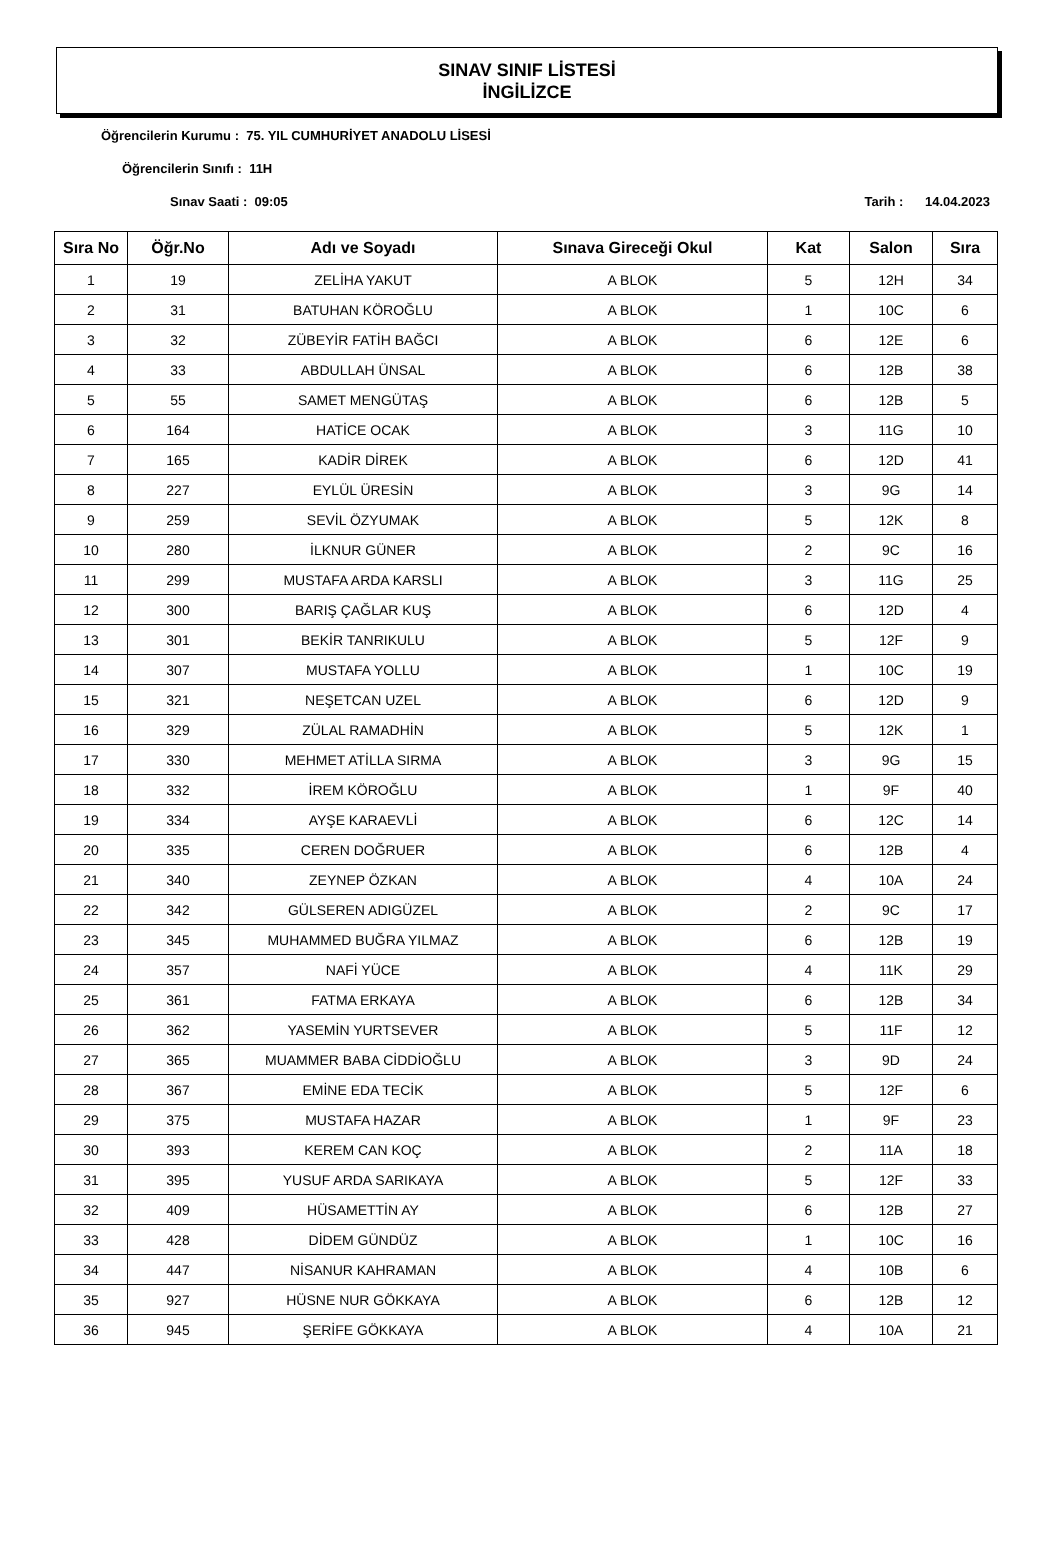SINAV SINIF LİSTESİ
İNGİLİZCE
Öğrencilerin Kurumu : 75. YIL CUMHURİYET ANADOLU LİSESİ
Öğrencilerin Sınıfı : 11H
Sınav Saati : 09:05 Tarih : 14.04.2023
| Sıra No | Öğr.No | Adı ve Soyadı | Sınava Gireceği Okul | Kat | Salon | Sıra |
| --- | --- | --- | --- | --- | --- | --- |
| 1 | 19 | ZELİHA YAKUT | A BLOK | 5 | 12H | 34 |
| 2 | 31 | BATUHAN KÖROĞLU | A BLOK | 1 | 10C | 6 |
| 3 | 32 | ZÜBEYİR FATİH BAĞCI | A BLOK | 6 | 12E | 6 |
| 4 | 33 | ABDULLAH ÜNSAL | A BLOK | 6 | 12B | 38 |
| 5 | 55 | SAMET MENGÜTAŞ | A BLOK | 6 | 12B | 5 |
| 6 | 164 | HATİCE OCAK | A BLOK | 3 | 11G | 10 |
| 7 | 165 | KADİR DİREK | A BLOK | 6 | 12D | 41 |
| 8 | 227 | EYLÜL ÜRESİN | A BLOK | 3 | 9G | 14 |
| 9 | 259 | SEVİL ÖZYUMAK | A BLOK | 5 | 12K | 8 |
| 10 | 280 | İLKNUR GÜNER | A BLOK | 2 | 9C | 16 |
| 11 | 299 | MUSTAFA ARDA KARSLI | A BLOK | 3 | 11G | 25 |
| 12 | 300 | BARIŞ ÇAĞLAR KUŞ | A BLOK | 6 | 12D | 4 |
| 13 | 301 | BEKİR TANRIKULU | A BLOK | 5 | 12F | 9 |
| 14 | 307 | MUSTAFA YOLLU | A BLOK | 1 | 10C | 19 |
| 15 | 321 | NEŞETCAN UZEL | A BLOK | 6 | 12D | 9 |
| 16 | 329 | ZÜLAL RAMADHİN | A BLOK | 5 | 12K | 1 |
| 17 | 330 | MEHMET ATİLLA SIRMA | A BLOK | 3 | 9G | 15 |
| 18 | 332 | İREM KÖROĞLU | A BLOK | 1 | 9F | 40 |
| 19 | 334 | AYŞE KARAEVLİ | A BLOK | 6 | 12C | 14 |
| 20 | 335 | CEREN DOĞRUER | A BLOK | 6 | 12B | 4 |
| 21 | 340 | ZEYNEP ÖZKAN | A BLOK | 4 | 10A | 24 |
| 22 | 342 | GÜLSEREN ADIGÜZEL | A BLOK | 2 | 9C | 17 |
| 23 | 345 | MUHAMMED BUĞRA YILMAZ | A BLOK | 6 | 12B | 19 |
| 24 | 357 | NAFİ YÜCE | A BLOK | 4 | 11K | 29 |
| 25 | 361 | FATMA ERKAYA | A BLOK | 6 | 12B | 34 |
| 26 | 362 | YASEMİN YURTSEVER | A BLOK | 5 | 11F | 12 |
| 27 | 365 | MUAMMER BABA CİDDİOĞLU | A BLOK | 3 | 9D | 24 |
| 28 | 367 | EMİNE EDA TECİK | A BLOK | 5 | 12F | 6 |
| 29 | 375 | MUSTAFA HAZAR | A BLOK | 1 | 9F | 23 |
| 30 | 393 | KEREM CAN KOÇ | A BLOK | 2 | 11A | 18 |
| 31 | 395 | YUSUF ARDA SARIKAYA | A BLOK | 5 | 12F | 33 |
| 32 | 409 | HÜSAMETTİN AY | A BLOK | 6 | 12B | 27 |
| 33 | 428 | DİDEM GÜNDÜZ | A BLOK | 1 | 10C | 16 |
| 34 | 447 | NİSANUR KAHRAMAN | A BLOK | 4 | 10B | 6 |
| 35 | 927 | HÜSNE NUR GÖKKAYA | A BLOK | 6 | 12B | 12 |
| 36 | 945 | ŞERİFE GÖKKAYA | A BLOK | 4 | 10A | 21 |